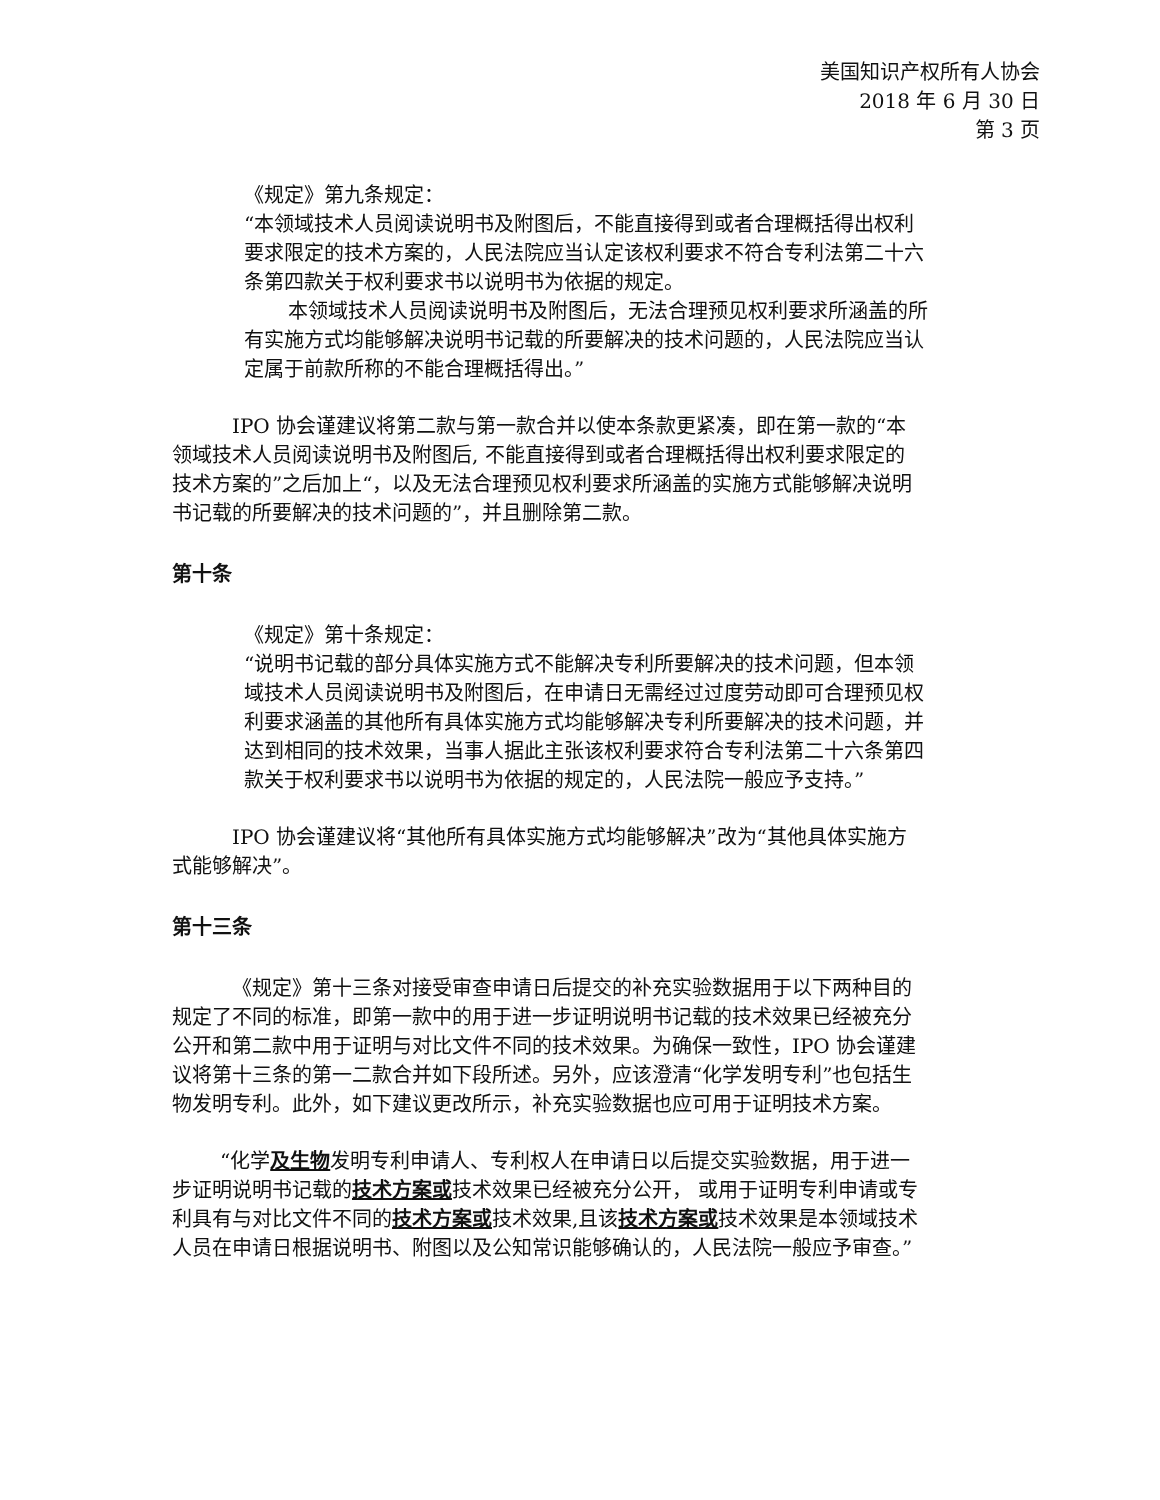美国知识产权所有人协会
2018 年 6 月 30 日
第 3 页
《规定》第九条规定：
“本领域技术人员阅读说明书及附图后，不能直接得到或者合理概括得出权利要求限定的技术方案的，人民法院应当认定该权利要求不符合专利法第二十六条第四款关于权利要求书以说明书为依据的规定。
本领域技术人员阅读说明书及附图后，无法合理预见权利要求所涵盖的所有实施方式均能够解决说明书记载的所要解决的技术问题的，人民法院应当认定属于前款所称的不能合理概括得出。”
IPO 协会谨建议将第二款与第一款合并以使本条款更紧凑，即在第一款的“本领域技术人员阅读说明书及附图后, 不能直接得到或者合理概括得出权利要求限定的技术方案的”之后加上“，以及无法合理预见权利要求所涵盖的实施方式能够解决说明书记载的所要解决的技术问题的”，并且删除第二款。
第十条
《规定》第十条规定：
“说明书记载的部分具体实施方式不能解决专利所要解决的技术问题，但本领域技术人员阅读说明书及附图后，在申请日无需经过过度劳动即可合理预见权利要求涵盖的其他所有具体实施方式均能够解决专利所要解决的技术问题，并达到相同的技术效果，当事人据此主张该权利要求符合专利法第二十六条第四款关于权利要求书以说明书为依据的规定的，人民法院一般应予支持。”
IPO 协会谨建议将“其他所有具体实施方式均能够解决”改为“其他具体实施方式能够解决”。
第十三条
《规定》第十三条对接受审查申请日后提交的补充实验数据用于以下两种目的规定了不同的标准，即第一款中的用于进一步证明说明书记载的技术效果已经被充分公开和第二款中用于证明与对比文件不同的技术效果。为确保一致性，IPO 协会谨建议将第十三条的第一二款合并如下段所述。另外，应该澄清“化学发明专利”也包括生物发明专利。此外，如下建议更改所示，补充实验数据也应可用于证明技术方案。
“化学及生物发明专利申请人、专利权人在申请日以后提交实验数据，用于进一步证明说明书记载的技术方案或技术效果已经被充分公开， 或用于证明专利申请或专利具有与对比文件不同的技术方案或技术效果,且该技术方案或技术效果是本领域技术人员在申请日根据说明书、附图以及公知常识能够确认的，人民法院一般应予审查。”